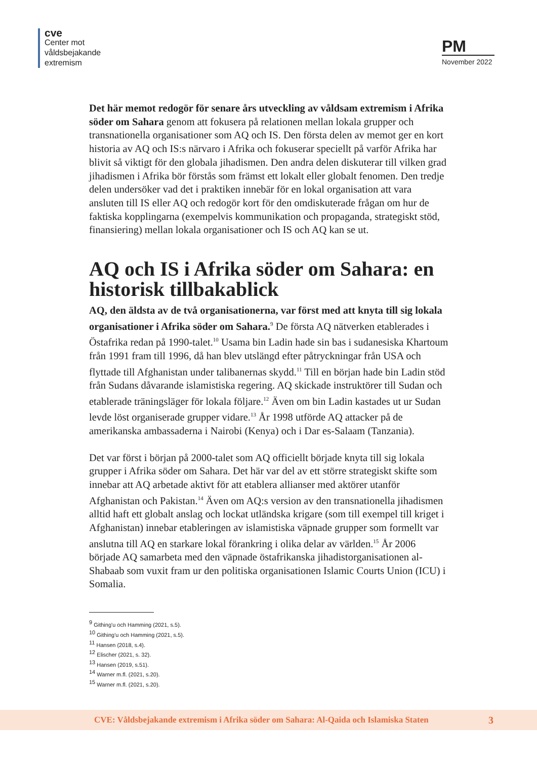cve
Center mot
våldsbejakande
extremism
PM
November 2022
Det här memot redogör för senare års utveckling av våldsam extremism i Afrika söder om Sahara genom att fokusera på relationen mellan lokala grupper och transnationella organisationer som AQ och IS. Den första delen av memot ger en kort historia av AQ och IS:s närvaro i Afrika och fokuserar speciellt på varför Afrika har blivit så viktigt för den globala jihadismen. Den andra delen diskuterar till vilken grad jihadismen i Afrika bör förstås som främst ett lokalt eller globalt fenomen. Den tredje delen undersöker vad det i praktiken innebär för en lokal organisation att vara ansluten till IS eller AQ och redogör kort för den omdiskuterade frågan om hur de faktiska kopplingarna (exempelvis kommunikation och propaganda, strategiskt stöd, finansiering) mellan lokala organisationer och IS och AQ kan se ut.
AQ och IS i Afrika söder om Sahara: en historisk tillbakablick
AQ, den äldsta av de två organisationerna, var först med att knyta till sig lokala organisationer i Afrika söder om Sahara.<sup>9</sup> De första AQ nätverken etablerades i Östafrika redan på 1990-talet.<sup>10</sup> Usama bin Ladin hade sin bas i sudanesiska Khartoum från 1991 fram till 1996, då han blev utslängd efter påtryckningar från USA och flyttade till Afghanistan under talibanernas skydd.<sup>11</sup> Till en början hade bin Ladin stöd från Sudans dåvarande islamistiska regering. AQ skickade instruktörer till Sudan och etablerade träningsläger för lokala följare.<sup>12</sup> Även om bin Ladin kastades ut ur Sudan levde löst organiserade grupper vidare.<sup>13</sup> År 1998 utförde AQ attacker på de amerikanska ambassaderna i Nairobi (Kenya) och i Dar es-Salaam (Tanzania).
Det var först i början på 2000-talet som AQ officiellt började knyta till sig lokala grupper i Afrika söder om Sahara. Det här var del av ett större strategiskt skifte som innebar att AQ arbetade aktivt för att etablera allianser med aktörer utanför Afghanistan och Pakistan.<sup>14</sup> Även om AQ:s version av den transnationella jihadismen alltid haft ett globalt anslag och lockat utländska krigare (som till exempel till kriget i Afghanistan) innebar etableringen av islamistiska väpnade grupper som formellt var anslutna till AQ en starkare lokal förankring i olika delar av världen.<sup>15</sup> År 2006 började AQ samarbeta med den väpnade östafrikanska jihadistorganisationen al-Shabaab som vuxit fram ur den politiska organisationen Islamic Courts Union (ICU) i Somalia.
<sup>9</sup> Githing'u och Hamming (2021, s.5).
<sup>10</sup> Githing'u och Hamming (2021, s.5).
<sup>11</sup> Hansen (2018, s.4).
<sup>12</sup> Elischer (2021, s. 32).
<sup>13</sup> Hansen (2019, s.51).
<sup>14</sup> Warner m.fl. (2021, s.20).
<sup>15</sup> Warner m.fl. (2021, s.20).
CVE: Våldsbejakande extremism i Afrika söder om Sahara: Al-Qaida och Islamiska Staten 3